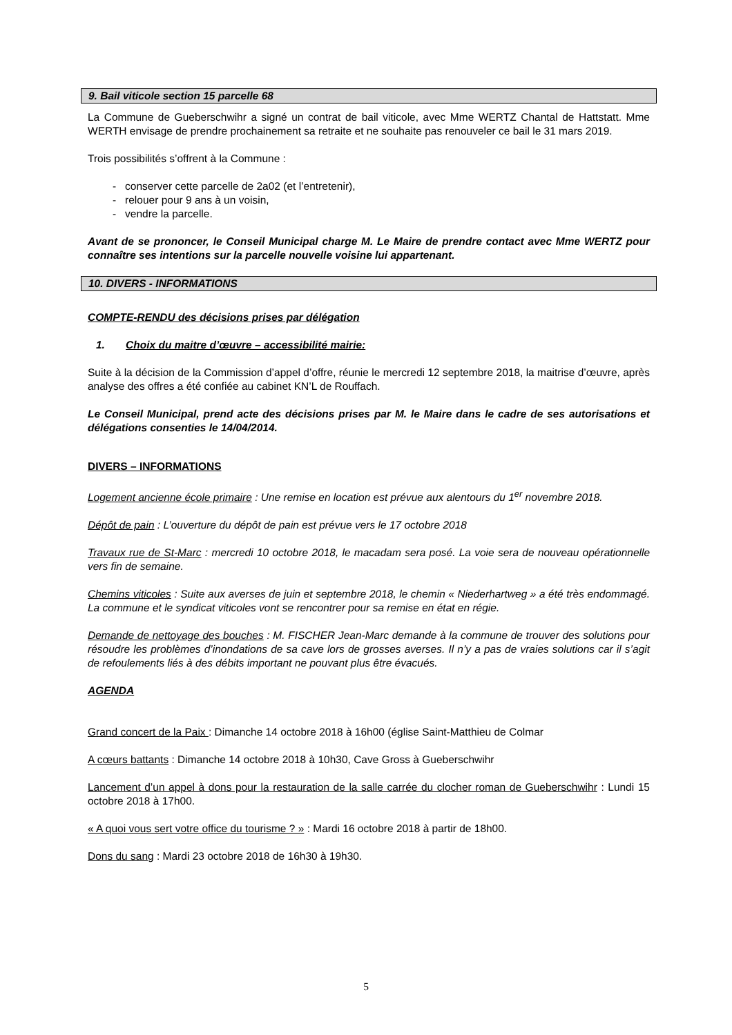9. Bail viticole section 15 parcelle 68
La Commune de Gueberschwihr a signé un contrat de bail viticole, avec Mme WERTZ Chantal de Hattstatt. Mme WERTH envisage de prendre prochainement sa retraite et ne souhaite pas renouveler ce bail le 31 mars 2019.
Trois possibilités s’offrent à la Commune :
- conserver cette parcelle de 2a02 (et l’entretenir),
- relouer pour 9 ans à un voisin,
- vendre la parcelle.
Avant de se prononcer, le Conseil Municipal charge M. Le Maire de prendre contact avec Mme WERTZ pour connaître ses intentions sur la parcelle nouvelle voisine lui appartenant.
10. DIVERS - INFORMATIONS
COMPTE-RENDU des décisions prises par délégation
1. Choix du maitre d’œuvre – accessibilité mairie:
Suite à la décision de la Commission d’appel d’offre, réunie le mercredi 12 septembre 2018, la maitrise d’œuvre, après analyse des offres a été confiée au cabinet KN’L de Rouffach.
Le Conseil Municipal, prend acte des décisions prises par M. le Maire dans le cadre de ses autorisations et délégations consenties le 14/04/2014.
DIVERS – INFORMATIONS
Logement ancienne école primaire : Une remise en location est prévue aux alentours du 1<sup>er</sup> novembre 2018.
Dépôt de pain : L’ouverture du dépôt de pain est prévue vers le 17 octobre 2018
Travaux rue de St-Marc : mercredi 10 octobre 2018, le macadam sera posé. La voie sera de nouveau opérationnelle vers fin de semaine.
Chemins viticoles : Suite aux averses de juin et septembre 2018, le chemin « Niederhartweg » a été très endommagé. La commune et le syndicat viticoles vont se rencontrer pour sa remise en état en régie.
Demande de nettoyage des bouches : M. FISCHER Jean-Marc demande à la commune de trouver des solutions pour résoudre les problèmes d’inondations de sa cave lors de grosses averses. Il n’y a pas de vraies solutions car il s’agit de refoulements liés à des débits important ne pouvant plus être évacués.
AGENDA
Grand concert de la Paix : Dimanche 14 octobre 2018 à 16h00 (église Saint-Matthieu de Colmar
A cœurs battants : Dimanche 14 octobre 2018 à 10h30, Cave Gross à Gueberschwihr
Lancement d’un appel à dons pour la restauration de la salle carrée du clocher roman de Gueberschwihr : Lundi 15 octobre 2018 à 17h00.
« A quoi vous sert votre office du tourisme ? » : Mardi 16 octobre 2018 à partir de 18h00.
Dons du sang : Mardi 23 octobre 2018 de 16h30 à 19h30.
5